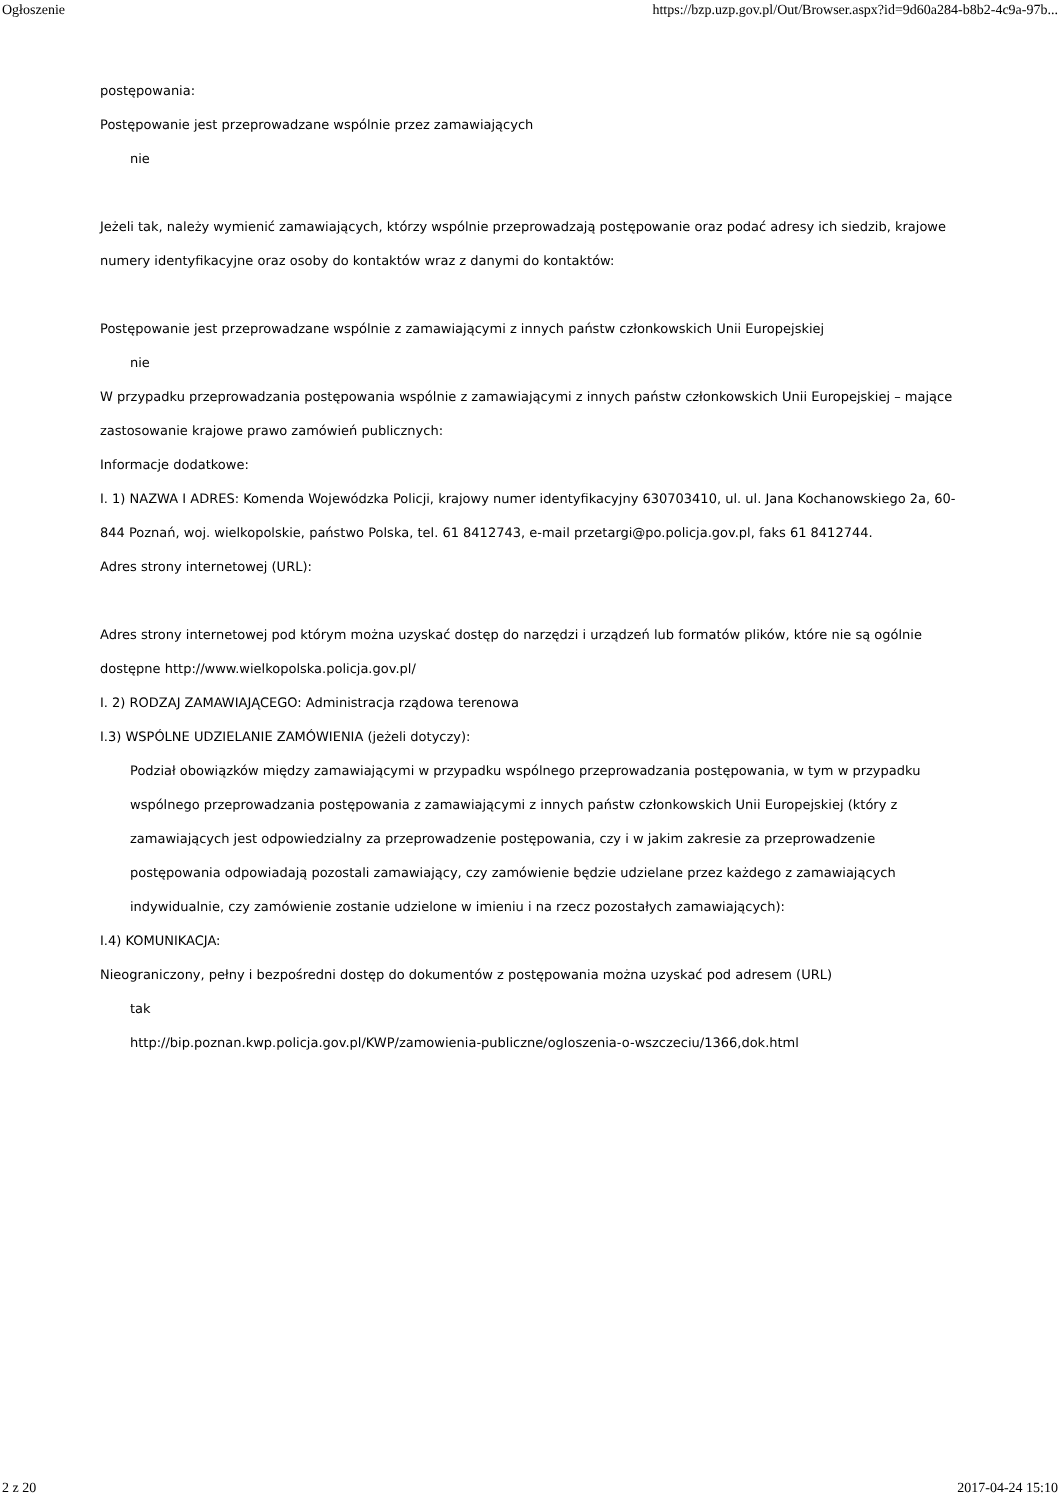Ogłoszenie https://bzp.uzp.gov.pl/Out/Browser.aspx?id=9d60a284-b8b2-4c9a-97b...
postępowania:
Postępowanie jest przeprowadzane wspólnie przez zamawiających
nie
Jeżeli tak, należy wymienić zamawiających, którzy wspólnie przeprowadzają postępowanie oraz podać adresy ich siedzib, krajowe numery identyfikacyjne oraz osoby do kontaktów wraz z danymi do kontaktów:
Postępowanie jest przeprowadzane wspólnie z zamawiającymi z innych państw członkowskich Unii Europejskiej
nie
W przypadku przeprowadzania postępowania wspólnie z zamawiającymi z innych państw członkowskich Unii Europejskiej – mające zastosowanie krajowe prawo zamówień publicznych:
Informacje dodatkowe:
I. 1) NAZWA I ADRES: Komenda Wojewódzka Policji, krajowy numer identyfikacyjny 630703410, ul. ul. Jana Kochanowskiego 2a, 60-844 Poznań, woj. wielkopolskie, państwo Polska, tel. 61 8412743, e-mail przetargi@po.policja.gov.pl, faks 61 8412744.
Adres strony internetowej (URL):
Adres strony internetowej pod którym można uzyskać dostęp do narzędzi i urządzeń lub formatów plików, które nie są ogólnie dostępne http://www.wielkopolska.policja.gov.pl/
I. 2) RODZAJ ZAMAWIAJĄCEGO: Administracja rządowa terenowa
I.3) WSPÓLNE UDZIELANIE ZAMÓWIENIA (jeżeli dotyczy):
Podział obowiązków między zamawiającymi w przypadku wspólnego przeprowadzania postępowania, w tym w przypadku wspólnego przeprowadzania postępowania z zamawiającymi z innych państw członkowskich Unii Europejskiej (który z zamawiających jest odpowiedzialny za przeprowadzenie postępowania, czy i w jakim zakresie za przeprowadzenie postępowania odpowiadają pozostali zamawiający, czy zamówienie będzie udzielane przez każdego z zamawiających indywidualnie, czy zamówienie zostanie udzielone w imieniu i na rzecz pozostałych zamawiających):
I.4) KOMUNIKACJA:
Nieograniczony, pełny i bezpośredni dostęp do dokumentów z postępowania można uzyskać pod adresem (URL)
tak
http://bip.poznan.kwp.policja.gov.pl/KWP/zamowienia-publiczne/ogloszenia-o-wszczeciu/1366,dok.html
2 z 20 2017-04-24 15:10